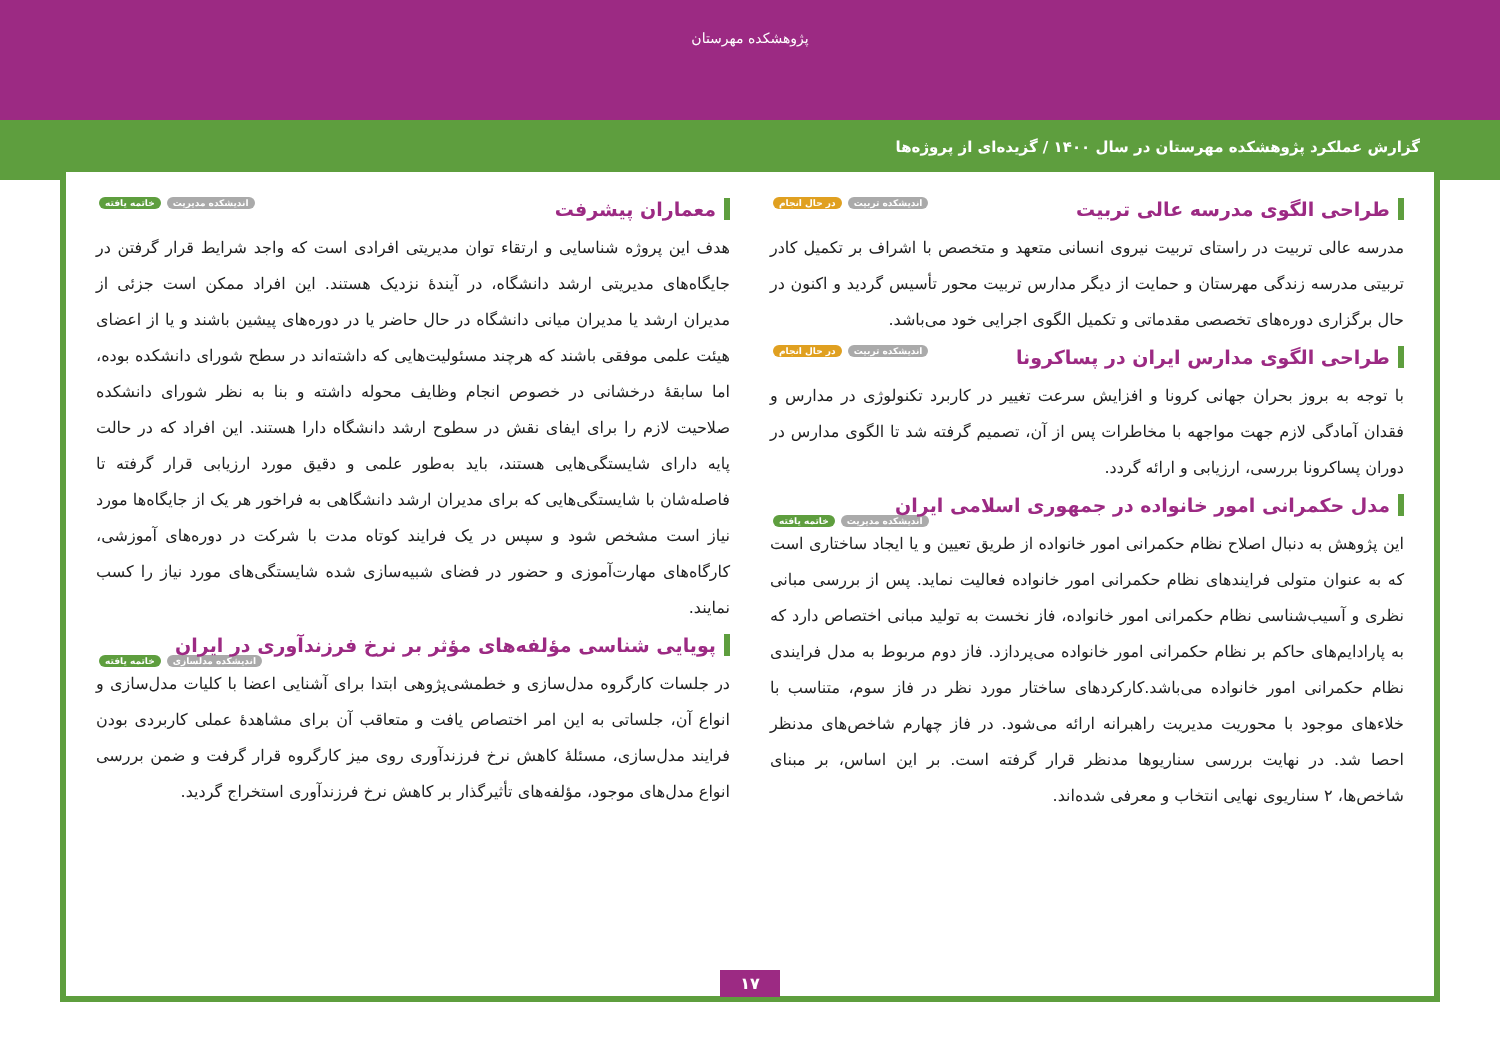پژوهشکده مهرستان
گزارش عملکرد پژوهشکده مهرستان در سال ۱۴۰۰ / گزیده‌ای از پروژه‌ها
طراحی الگوی مدرسه عالی تربیت اندیشکده تربیت در حال انجام
مدرسه عالی تربیت در راستای تربیت نیروی انسانی متعهد و متخصص با اشراف بر تکمیل کادر تربیتی مدرسه زندگی مهرستان و حمایت از دیگر مدارس تربیت محور تأسیس گردید و اکنون در حال برگزاری دوره‌های تخصصی مقدماتی و تکمیل الگوی اجرایی خود می‌باشد.
طراحی الگوی مدارس ایران در پساکرونا اندیشکده تربیت در حال انجام
با توجه به بروز بحران جهانی کرونا و افزایش سرعت تغییر در کاربرد تکنولوژی در مدارس و فقدان آمادگی لازم جهت مواجهه با مخاطرات پس از آن، تصمیم گرفته شد تا الگوی مدارس در دوران پساکرونا بررسی، ارزیابی و ارائه گردد.
مدل حکمرانی امور خانواده در جمهوری اسلامی ایران اندیشکده مدیریت خاتمه یافته
این پژوهش به دنبال اصلاح نظام حکمرانی امور خانواده از طریق تعیین و یا ایجاد ساختاری است که به عنوان متولی فرایندهای نظام حکمرانی امور خانواده فعالیت نماید. پس از بررسی مبانی نظری و آسیب‌شناسی نظام حکمرانی امور خانواده، فاز نخست به تولید مبانی اختصاص دارد که به پارادایم‌های حاکم بر نظام حکمرانی امور خانواده می‌پردازد. فاز دوم مربوط به مدل فرایندی نظام حکمرانی امور خانواده می‌باشد.کارکردهای ساختار مورد نظر در فاز سوم، متناسب با خلاءهای موجود با محوریت مدیریت راهبرانه ارائه می‌شود. در فاز چهارم شاخص‌های مدنظر احصا شد. در نهایت بررسی سناریوها مدنظر قرار گرفته است. بر این اساس، بر مبنای شاخص‌ها، ۲ سناریوی نهایی انتخاب و معرفی شده‌اند.
معماران پیشرفت اندیشکده مدیریت خاتمه یافته
هدف این پروژه شناسایی و ارتقاء توان مدیریتی افرادی است که واجد شرایط قرار گرفتن در جایگاه‌های مدیریتی ارشد دانشگاه، در آیندهٔ نزدیک هستند. این افراد ممکن است جزئی از مدیران ارشد یا مدیران میانی دانشگاه در حال حاضر یا در دوره‌های پیشین باشند و یا از اعضای هیئت علمی موفقی باشند که هرچند مسئولیت‌هایی که داشته‌اند در سطح شورای دانشکده بوده، اما سابقهٔ درخشانی در خصوص انجام وظایف محوله داشته و بنا به نظر شورای دانشکده صلاحیت لازم را برای ایفای نقش در سطوح ارشد دانشگاه دارا هستند. این افراد که در حالت پایه دارای شایستگی‌هایی هستند، باید به‌طور علمی و دقیق مورد ارزیابی قرار گرفته تا فاصله‌شان با شایستگی‌هایی که برای مدیران ارشد دانشگاهی به فراخور هر یک از جایگاه‌ها مورد نیاز است مشخص شود و سپس در یک فرایند کوتاه مدت با شرکت در دوره‌های آموزشی، کارگاه‌های مهارت‌آموزی و حضور در فضای شبیه‌سازی شده شایستگی‌های مورد نیاز را کسب نمایند.
پویایی شناسی مؤلفه‌های مؤثر بر نرخ فرزندآوری در ایران اندیشکده مدلسازی خاتمه یافته
در جلسات کارگروه مدل‌سازی و خطمشی‌پژوهی ابتدا برای آشنایی اعضا با کلیات مدل‌سازی و انواع آن، جلساتی به این امر اختصاص یافت و متعاقب آن برای مشاهدهٔ عملی کاربردی بودن فرایند مدل‌سازی، مسئلهٔ کاهش نرخ فرزندآوری روی میز کارگروه قرار گرفت و ضمن بررسی انواع مدل‌های موجود، مؤلفه‌های تأثیرگذار بر کاهش نرخ فرزندآوری استخراج گردید.
۱۷